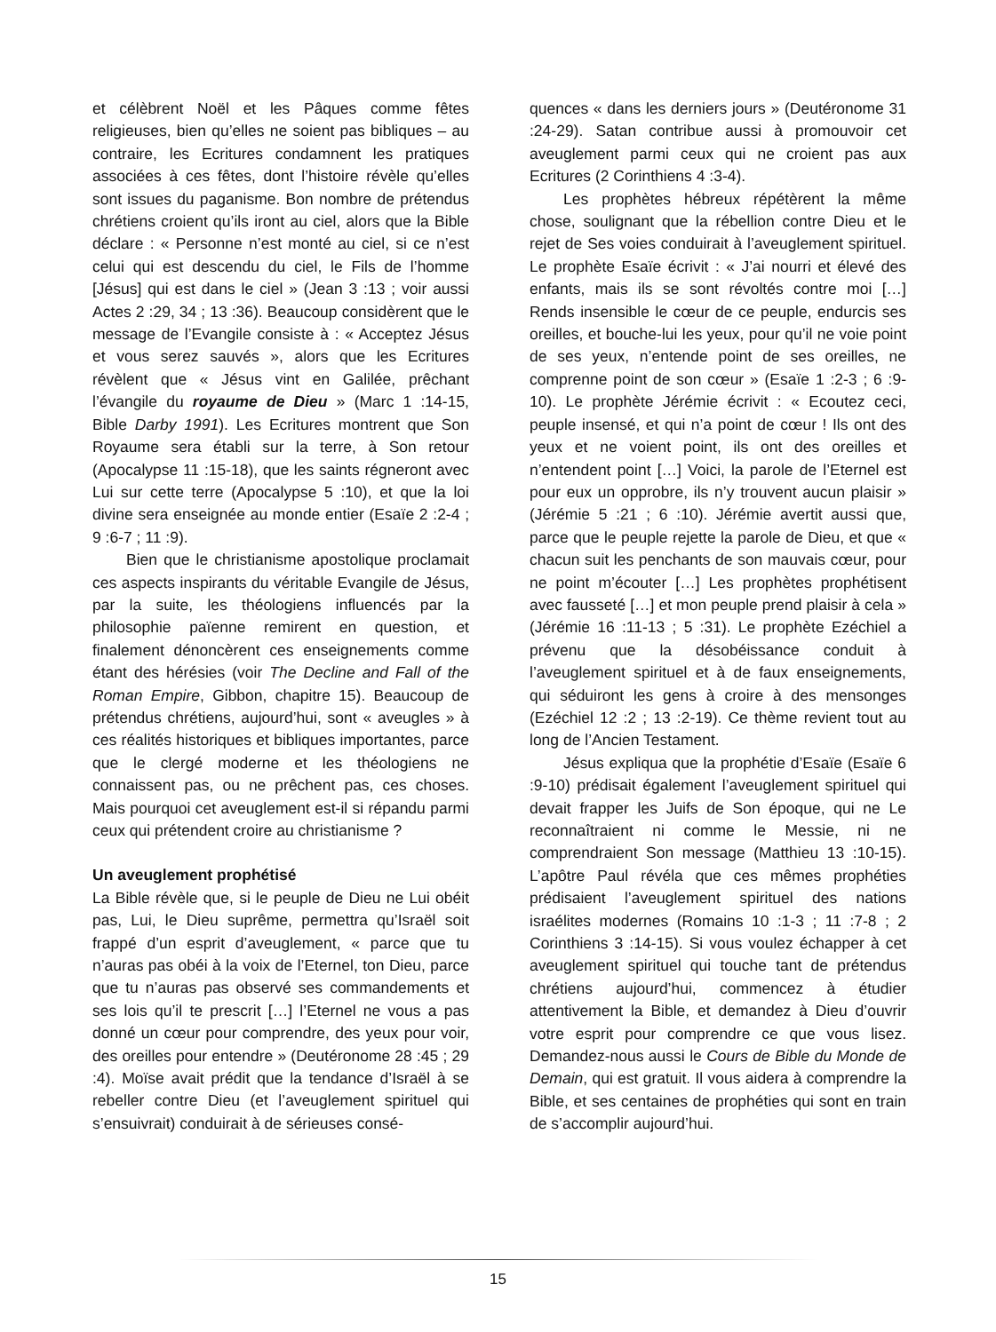et célèbrent Noël et les Pâques comme fêtes religieuses, bien qu’elles ne soient pas bibliques – au contraire, les Ecritures condamnent les pratiques associées à ces fêtes, dont l’histoire révèle qu’elles sont issues du paganisme. Bon nombre de prétendus chrétiens croient qu’ils iront au ciel, alors que la Bible déclare : « Personne n’est monté au ciel, si ce n’est celui qui est descendu du ciel, le Fils de l’homme [Jésus] qui est dans le ciel » (Jean 3 :13 ; voir aussi Actes 2 :29, 34 ; 13 :36). Beaucoup considèrent que le message de l’Evangile consiste à : « Acceptez Jésus et vous serez sauvés », alors que les Ecritures révèlent que « Jésus vint en Galilée, prêchant l’évangile du royaume de Dieu » (Marc 1 :14-15, Bible Darby 1991). Les Ecritures montrent que Son Royaume sera établi sur la terre, à Son retour (Apocalypse 11 :15-18), que les saints régneront avec Lui sur cette terre (Apocalypse 5 :10), et que la loi divine sera enseignée au monde entier (Esaïe 2 :2-4 ; 9 :6-7 ; 11 :9).
Bien que le christianisme apostolique proclamait ces aspects inspirants du véritable Evangile de Jésus, par la suite, les théologiens influencés par la philosophie païenne remirent en question, et finalement dénoncèrent ces enseignements comme étant des hérésies (voir The Decline and Fall of the Roman Empire, Gibbon, chapitre 15). Beaucoup de prétendus chrétiens, aujourd’hui, sont « aveugles » à ces réalités historiques et bibliques importantes, parce que le clergé moderne et les théologiens ne connaissent pas, ou ne prêchent pas, ces choses. Mais pourquoi cet aveuglement est-il si répandu parmi ceux qui prétendent croire au christianisme ?
Un aveuglement prophétisé
La Bible révèle que, si le peuple de Dieu ne Lui obéit pas, Lui, le Dieu suprême, permettra qu’Israël soit frappé d’un esprit d’aveuglement, « parce que tu n’auras pas obéi à la voix de l’Eternel, ton Dieu, parce que tu n’auras pas observé ses commandements et ses lois qu’il te prescrit […] l’Eternel ne vous a pas donné un cœur pour comprendre, des yeux pour voir, des oreilles pour entendre » (Deutéronome 28 :45 ; 29 :4). Moïse avait prédit que la tendance d’Israël à se rebeller contre Dieu (et l’aveuglement spirituel qui s’ensuivrait) conduirait à de sérieuses consé-
quences « dans les derniers jours » (Deutéronome 31 :24-29). Satan contribue aussi à promouvoir cet aveuglement parmi ceux qui ne croient pas aux Ecritures (2 Corinthiens 4 :3-4).
Les prophètes hébreux répétèrent la même chose, soulignant que la rébellion contre Dieu et le rejet de Ses voies conduirait à l’aveuglement spirituel. Le prophète Esaïe écrivit : « J’ai nourri et élevé des enfants, mais ils se sont révoltés contre moi […] Rends insensible le cœur de ce peuple, endurcis ses oreilles, et bouche-lui les yeux, pour qu’il ne voie point de ses yeux, n’entende point de ses oreilles, ne comprenne point de son cœur » (Esaïe 1 :2-3 ; 6 :9-10). Le prophète Jérémie écrivit : « Ecoutez ceci, peuple insensé, et qui n’a point de cœur ! Ils ont des yeux et ne voient point, ils ont des oreilles et n’entendent point […] Voici, la parole de l’Eternel est pour eux un opprobre, ils n’y trouvent aucun plaisir » (Jérémie 5 :21 ; 6 :10). Jérémie avertit aussi que, parce que le peuple rejette la parole de Dieu, et que « chacun suit les penchants de son mauvais cœur, pour ne point m’écouter […] Les prophètes prophétisent avec fausseté […] et mon peuple prend plaisir à cela » (Jérémie 16 :11-13 ; 5 :31). Le prophète Ezéchiel a prévenu que la désobéissance conduit à l’aveuglement spirituel et à de faux enseignements, qui séduiront les gens à croire à des mensonges (Ezéchiel 12 :2 ; 13 :2-19). Ce thème revient tout au long de l’Ancien Testament.
Jésus expliqua que la prophétie d’Esaïe (Esaïe 6 :9-10) prédisait également l’aveuglement spirituel qui devait frapper les Juifs de Son époque, qui ne Le reconnaîtraient ni comme le Messie, ni ne comprendraient Son message (Matthieu 13 :10-15). L’apôtre Paul révéla que ces mêmes prophéties prédisaient l’aveuglement spirituel des nations israélites modernes (Romains 10 :1-3 ; 11 :7-8 ; 2 Corinthiens 3 :14-15). Si vous voulez échapper à cet aveuglement spirituel qui touche tant de prétendus chrétiens aujourd’hui, commencez à étudier attentivement la Bible, et demandez à Dieu d’ouvrir votre esprit pour comprendre ce que vous lisez. Demandez-nous aussi le Cours de Bible du Monde de Demain, qui est gratuit. Il vous aidera à comprendre la Bible, et ses centaines de prophéties qui sont en train de s’accomplir aujourd’hui.
15